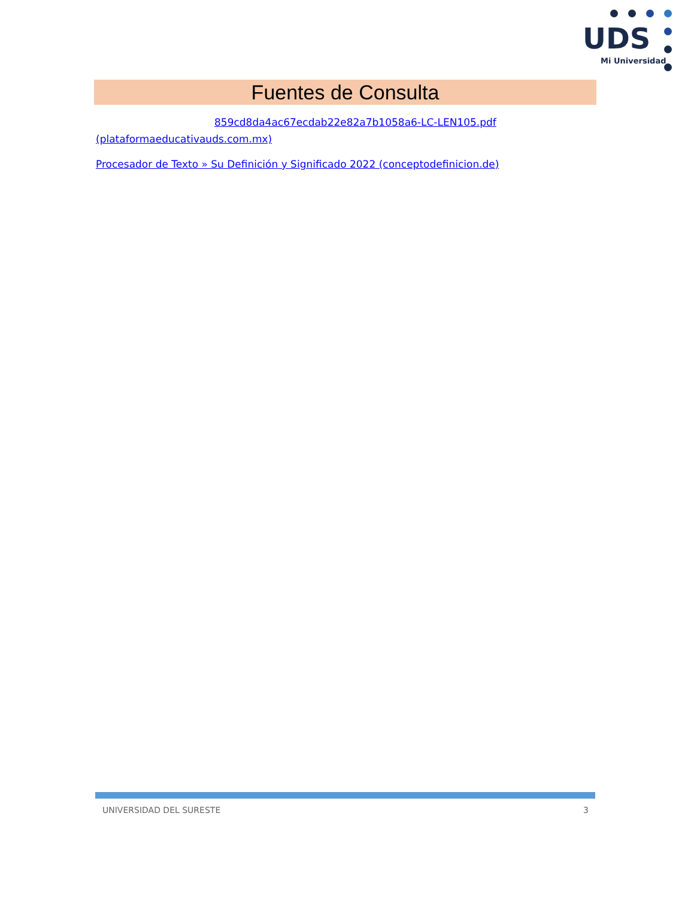UDS
Mi Universidad
Fuentes de Consulta
859cd8da4ac67ecdab22e82a7b1058a6-LC-LEN105.pdf (plataformaeducativauds.com.mx)
Procesador de Texto » Su Definición y Significado 2022 (conceptodefinicion.de)
UNIVERSIDAD DEL SURESTE 3